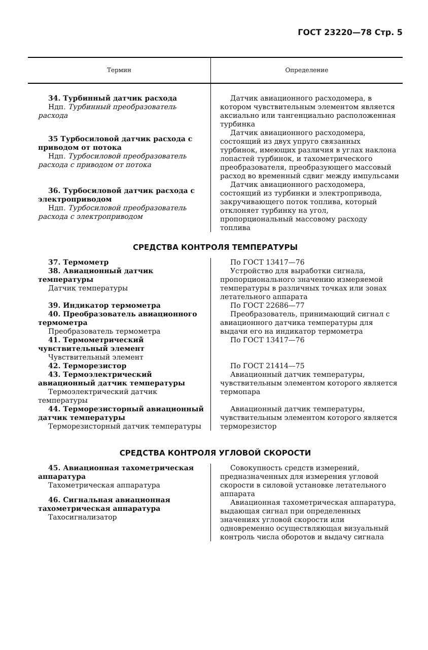ГОСТ 23220—78 Стр. 5
| Термин | Определение |
| --- | --- |
| 34. Турбинный датчик расхода Ндп. Турбинный преобразователь расхода | Датчик авиационного расходомера, в котором чувствительным элементом является аксиально или тангенциально расположенная турбинка |
| 35 Турбосиловой датчик расхода с приводом от потока Ндп. Турбосиловой преобразователь расхода с приводом от потока | Датчик авиационного расходомера, состоящий из двух упруго связанных турбинок, имеющих различия в углах наклона лопастей турбинок, и тахометрического преобразователя, преобразующего массовый расход во временный сдвиг между импульсами |
| 36. Турбосиловой датчик расхода с электроприводом Ндп. Турбосиловой преобразователь расхода с электроприводом | Датчик авиационного расходомера, состоящий из турбинки и электропривода, закручивающего поток топлива, который отклоняет турбинку на угол, пропорциональный массовому расходу топлива |
| СРЕДСТВА КОНТРОЛЯ ТЕМПЕРАТУРЫ | |
| 37. Термометр 38. Авиационный датчик температуры Датчик температуры | По ГОСТ 13417—76 Устройство для выработки сигнала, пропорционального значению измеряемой температуры в различных точках или зонах летательного аппарата |
| 39. Индикатор термометра 40. Преобразователь авиационного термометра Преобразователь термометра 41. Термометрический чувствительный элемент Чувствительный элемент 42. Терморезистор 43. Термоэлектрический авиационный датчик температуры Термоэлектрический датчик температуры 44. Терморезисторный авиационный датчик температуры Терморезисторный датчик температуры | По ГОСТ 22686—77 Преобразователь, принимающий сигнал с авиационного датчика температуры для выдачи его на индикатор термометра По ГОСТ 13417—76 По ГОСТ 21414—75 Авиационный датчик температуры, чувствительным элементом которого является термопара Авиационный датчик температуры, чувствительным элементом которого является терморезистор |
| СРЕДСТВА КОНТРОЛЯ УГЛОВОЙ СКОРОСТИ | |
| 45. Авиационная тахометрическая аппаратура Тахометрическая аппаратура 46. Сигнальная авиационная тахометрическая аппаратура Тахосигнализатор | Совокупность средств измерений, предназначенных для измерения угловой скорости в силовой установке летательного аппарата Авиационная тахометрическая аппаратура, выдающая сигнал при определенных значениях угловой скорости или одновременно осуществляющая визуальный контроль числа оборотов и выдачу сигнала |